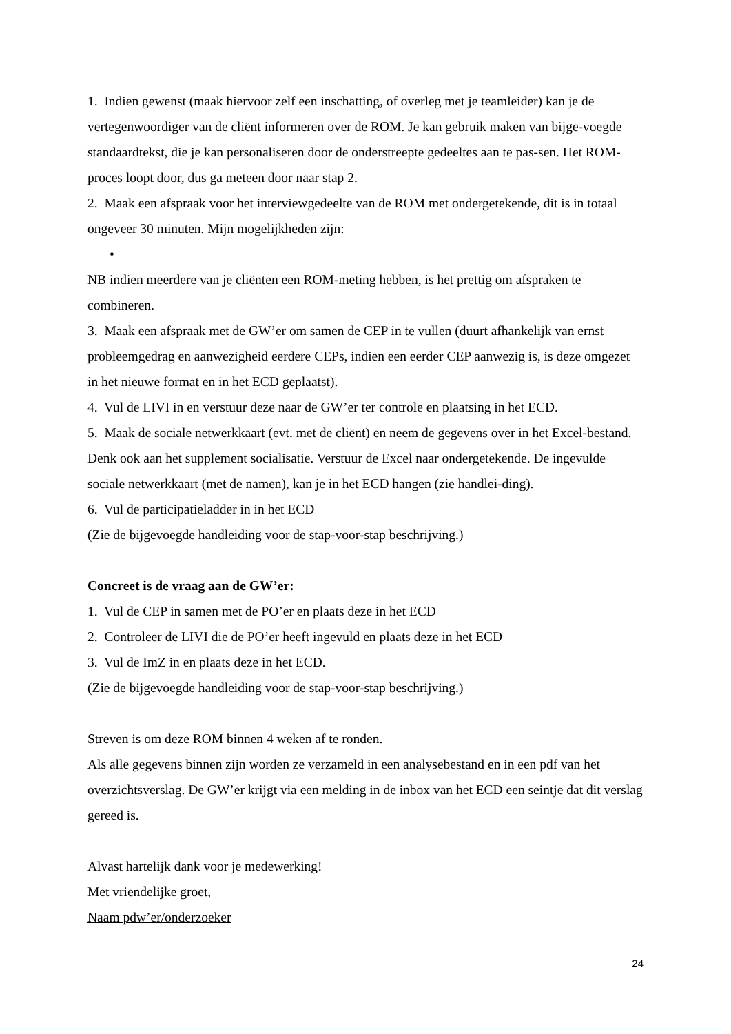1. Indien gewenst (maak hiervoor zelf een inschatting, of overleg met je teamleider) kan je de vertegenwoordiger van de cliënt informeren over de ROM. Je kan gebruik maken van bijge-voegde standaardtekst, die je kan personaliseren door de onderstreepte gedeeltes aan te pas-sen. Het ROM-proces loopt door, dus ga meteen door naar stap 2.
2. Maak een afspraak voor het interviewgedeelte van de ROM met ondergetekende, dit is in totaal ongeveer 30 minuten. Mijn mogelijkheden zijn:
•
NB indien meerdere van je cliënten een ROM-meting hebben, is het prettig om afspraken te combineren.
3. Maak een afspraak met de GW’er om samen de CEP in te vullen (duurt afhankelijk van ernst probleemgedrag en aanwezigheid eerdere CEPs, indien een eerder CEP aanwezig is, is deze omgezet in het nieuwe format en in het ECD geplaatst).
4. Vul de LIVI in en verstuur deze naar de GW’er ter controle en plaatsing in het ECD.
5. Maak de sociale netwerkkaart (evt. met de cliënt) en neem de gegevens over in het Excel-bestand. Denk ook aan het supplement socialisatie. Verstuur de Excel naar ondergetekende. De ingevulde sociale netwerkkaart (met de namen), kan je in het ECD hangen (zie handlei-ding).
6. Vul de participatieladder in in het ECD
(Zie de bijgevoegde handleiding voor de stap-voor-stap beschrijving.)
Concreet is de vraag aan de GW’er:
1. Vul de CEP in samen met de PO’er en plaats deze in het ECD
2. Controleer de LIVI die de PO’er heeft ingevuld en plaats deze in het ECD
3. Vul de ImZ in en plaats deze in het ECD.
(Zie de bijgevoegde handleiding voor de stap-voor-stap beschrijving.)
Streven is om deze ROM binnen 4 weken af te ronden.
Als alle gegevens binnen zijn worden ze verzameld in een analysebestand en in een pdf van het overzichtsverslag. De GW’er krijgt via een melding in de inbox van het ECD een seintje dat dit verslag gereed is.
Alvast hartelijk dank voor je medewerking!
Met vriendelijke groet,
Naam pdw’er/onderzoeker
24